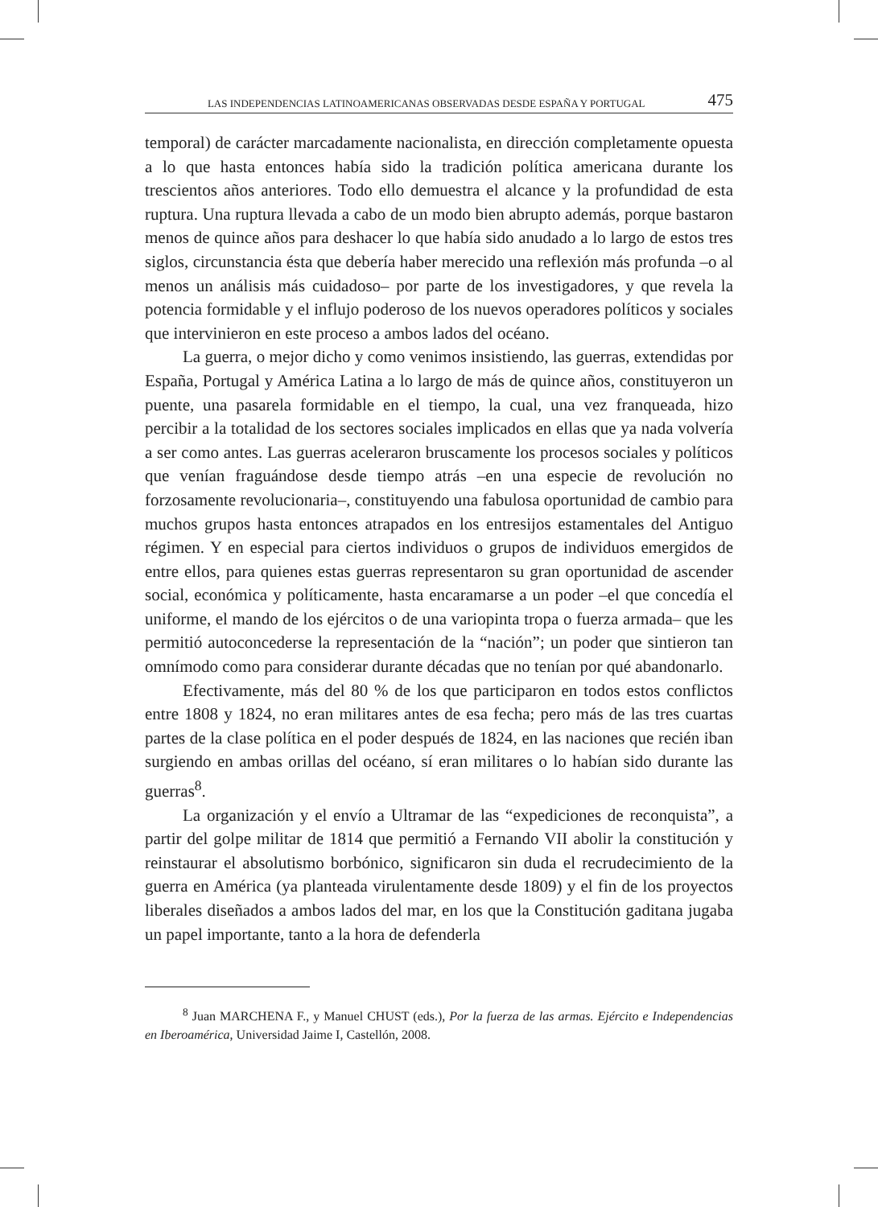LAS INDEPENDENCIAS LATINOAMERICANAS OBSERVADAS DESDE ESPAÑA Y PORTUGAL 475
temporal) de carácter marcadamente nacionalista, en dirección completamente opuesta a lo que hasta entonces había sido la tradición política americana durante los trescientos años anteriores. Todo ello demuestra el alcance y la profundidad de esta ruptura. Una ruptura llevada a cabo de un modo bien abrupto además, porque bastaron menos de quince años para deshacer lo que había sido anudado a lo largo de estos tres siglos, circunstancia ésta que debería haber merecido una reflexión más profunda –o al menos un análisis más cuidadoso– por parte de los investigadores, y que revela la potencia formidable y el influjo poderoso de los nuevos operadores políticos y sociales que intervinieron en este proceso a ambos lados del océano.
La guerra, o mejor dicho y como venimos insistiendo, las guerras, extendidas por España, Portugal y América Latina a lo largo de más de quince años, constituyeron un puente, una pasarela formidable en el tiempo, la cual, una vez franqueada, hizo percibir a la totalidad de los sectores sociales implicados en ellas que ya nada volvería a ser como antes. Las guerras aceleraron bruscamente los procesos sociales y políticos que venían fraguándose desde tiempo atrás –en una especie de revolución no forzosamente revolucionaria–, constituyendo una fabulosa oportunidad de cambio para muchos grupos hasta entonces atrapados en los entresijos estamentales del Antiguo régimen. Y en especial para ciertos individuos o grupos de individuos emergidos de entre ellos, para quienes estas guerras representaron su gran oportunidad de ascender social, económica y políticamente, hasta encaramarse a un poder –el que concedía el uniforme, el mando de los ejércitos o de una variopinta tropa o fuerza armada– que les permitió autoconcederse la representación de la “nación”; un poder que sintieron tan omnímodo como para considerar durante décadas que no tenían por qué abandonarlo.
Efectivamente, más del 80 % de los que participaron en todos estos conflictos entre 1808 y 1824, no eran militares antes de esa fecha; pero más de las tres cuartas partes de la clase política en el poder después de 1824, en las naciones que recién iban surgiendo en ambas orillas del océano, sí eran militares o lo habían sido durante las guerras<sup>8</sup>.
La organización y el envío a Ultramar de las “expediciones de reconquista”, a partir del golpe militar de 1814 que permitió a Fernando VII abolir la constitución y reinstaurar el absolutismo borbónico, significaron sin duda el recrudecimiento de la guerra en América (ya planteada virulentamente desde 1809) y el fin de los proyectos liberales diseñados a ambos lados del mar, en los que la Constitución gaditana jugaba un papel importante, tanto a la hora de defenderla
<sup>8</sup> Juan MARCHENA F., y Manuel CHUST (eds.), Por la fuerza de las armas. Ejército e Independencias en Iberoamérica, Universidad Jaime I, Castellón, 2008.